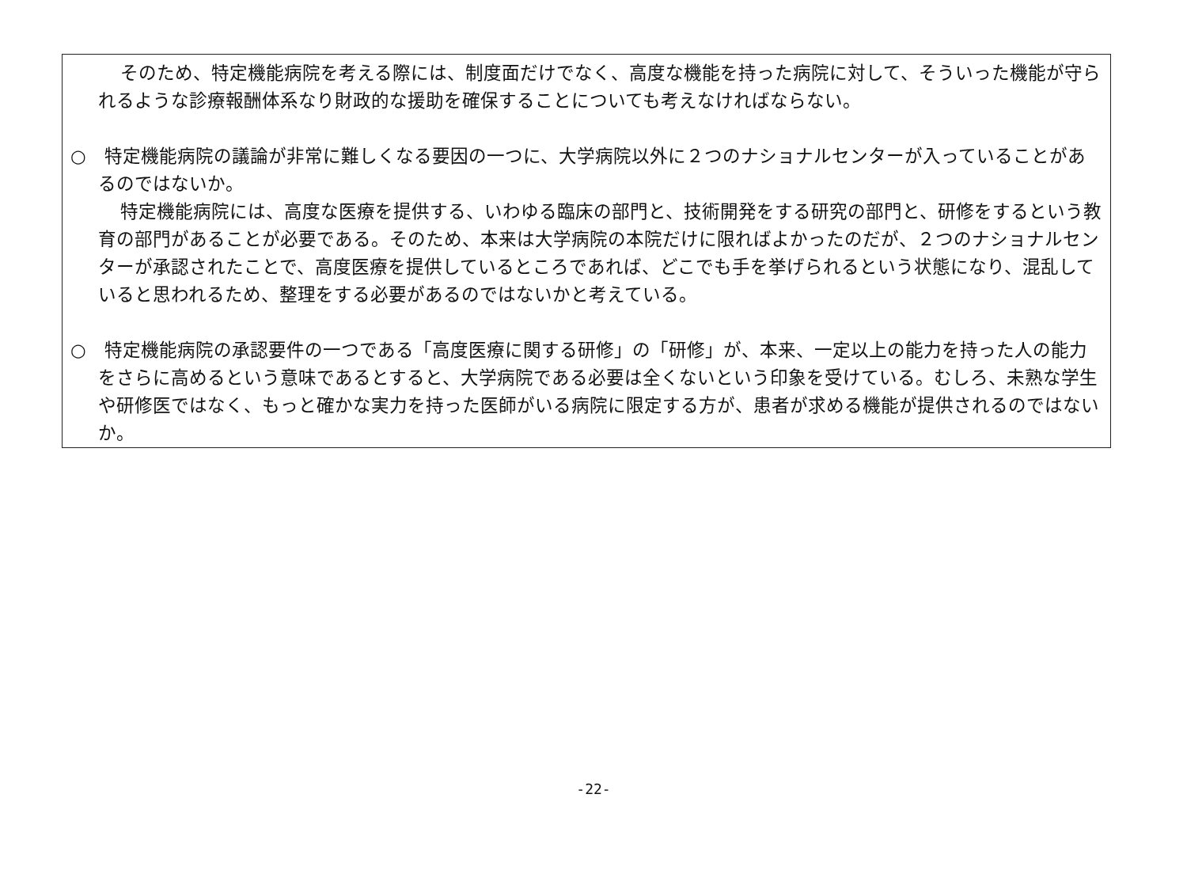そのため、特定機能病院を考える際には、制度面だけでなく、高度な機能を持った病院に対して、そういった機能が守られるような診療報酬体系なり財政的な援助を確保することについても考えなければならない。
○　特定機能病院の議論が非常に難しくなる要因の一つに、大学病院以外に２つのナショナルセンターが入っていることがあるのではないか。
特定機能病院には、高度な医療を提供する、いわゆる臨床の部門と、技術開発をする研究の部門と、研修をするという教育の部門があることが必要である。そのため、本来は大学病院の本院だけに限ればよかったのだが、２つのナショナルセンターが承認されたことで、高度医療を提供しているところであれば、どこでも手を挙げられるという状態になり、混乱していると思われるため、整理をする必要があるのではないかと考えている。
○　特定機能病院の承認要件の一つである「高度医療に関する研修」の「研修」が、本来、一定以上の能力を持った人の能力をさらに高めるという意味であるとすると、大学病院である必要は全くないという印象を受けている。むしろ、未熟な学生や研修医ではなく、もっと確かな実力を持った医師がいる病院に限定する方が、患者が求める機能が提供されるのではないか。
-22-